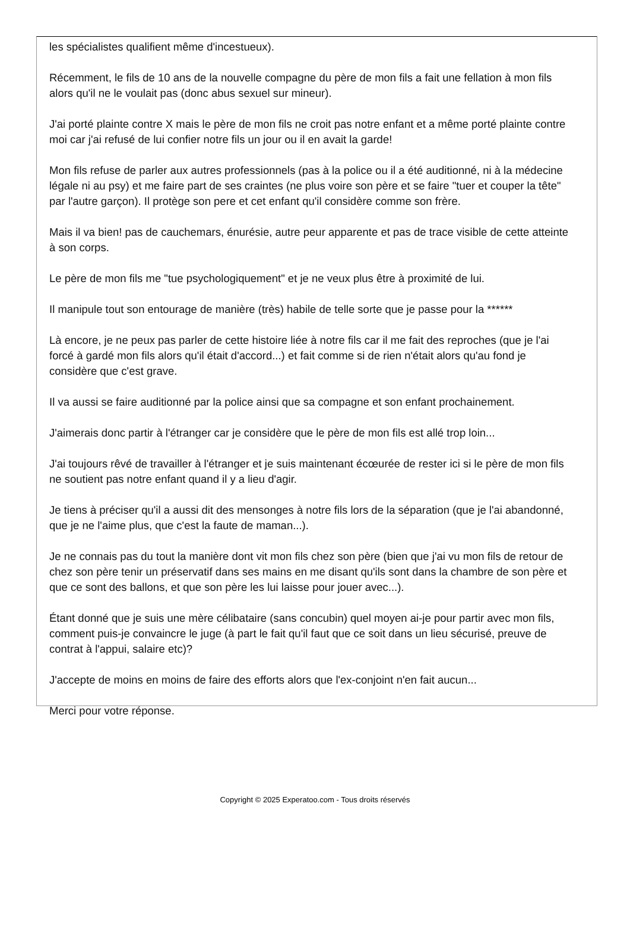les spécialistes qualifient même d'incestueux).
Récemment, le fils de 10 ans de la nouvelle compagne du père de mon fils a fait une fellation à mon fils alors qu'il ne le voulait pas (donc abus sexuel sur mineur).
J'ai porté plainte contre X mais le père de mon fils ne croit pas notre enfant et a même porté plainte contre moi car j'ai refusé de lui confier notre fils un jour ou il en avait la garde!
Mon fils refuse de parler aux autres professionnels (pas à la police ou il a été auditionné, ni à la médecine légale ni au psy) et me faire part de ses craintes (ne plus voire son père et se faire "tuer et couper la tête" par l'autre garçon). Il protège son pere et cet enfant qu'il considère comme son frère.
Mais il va bien! pas de cauchemars, énurésie, autre peur apparente et pas de trace visible de cette atteinte à son corps.
Le père de mon fils me "tue psychologiquement" et je ne veux plus être à proximité de lui.
Il manipule tout son entourage de manière (très) habile de telle sorte que je passe pour la ******
Là encore, je ne peux pas parler de cette histoire liée à notre fils car il me fait des reproches (que je l'ai forcé à gardé mon fils alors qu'il était d'accord...) et fait comme si de rien n'était alors qu'au fond je considère que c'est grave.
Il va aussi se faire auditionné par la police ainsi que sa compagne et son enfant prochainement.
J'aimerais donc partir à l'étranger car je considère que le père de mon fils est allé trop loin...
J'ai toujours rêvé de travailler à l'étranger et je suis maintenant écœurée de rester ici si le père de mon fils ne soutient pas notre enfant quand il y a lieu d'agir.
Je tiens à préciser qu'il a aussi dit des mensonges à notre fils lors de la séparation (que je l'ai abandonné, que je ne l'aime plus, que c'est la faute de maman...).
Je ne connais pas du tout la manière dont vit mon fils chez son père (bien que j'ai vu mon fils de retour de chez son père tenir un préservatif dans ses mains en me disant qu'ils sont dans la chambre de son père et que ce sont des ballons, et que son père les lui laisse pour jouer avec...).
Étant donné que je suis une mère célibataire (sans concubin) quel moyen ai-je pour partir avec mon fils, comment puis-je convaincre le juge (à part le fait qu'il faut que ce soit dans un lieu sécurisé, preuve de contrat à l'appui, salaire etc)?
J'accepte de moins en moins de faire des efforts alors que l'ex-conjoint n'en fait aucun...
Merci pour votre réponse.
Copyright © 2025 Experatoo.com - Tous droits réservés